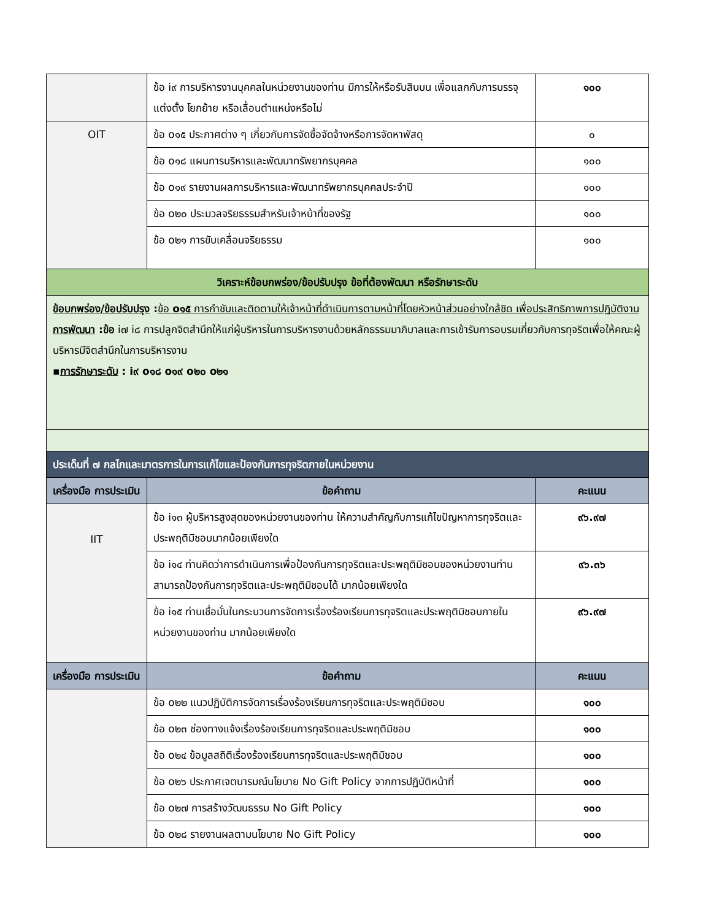| | ข้อ i๙ การบริหารงานบุคคลในหน่วยงานของท่าน มีการให้หรือรับสินบน เพื่อแลกกับการบรรจุ แต่งตั้ง โยกย้าย หรือเลื่อนตำแหน่งหรือไม่ | ๑๐๐ |
| OIT | ข้อ o๑๕ ประกาศต่าง ๆ เกี่ยวกับการจัดซื้อจัดจ้างหรือการจัดหาพัสดุ | ๐ |
| | ข้อ o๑๘ แผนการบริหารและพัฒนาทรัพยากรบุคคล | ๑๐๐ |
| | ข้อ o๑๙ รายงานผลการบริหารและพัฒนาทรัพยากรบุคคลประจำปี | ๑๐๐ |
| | ข้อ o๒๐ ประมวลจริยธรรมสำหรับเจ้าหน้าที่ของรัฐ | ๑๐๐ |
| | ข้อ o๒๑ การขับเคลื่อนจริยธรรม | ๑๐๐ |
| วิเคราะห์ข้อบกพร่อง/ข้อปรับปรุง ข้อที่ต้องพัฒนา หรือรักษาระดับ | | |
| ข้อบกพร่อง/ข้อปรับปรุง : ข้อ o๑๕ การกำชับและติดตามให้เจ้าหน้าที่ดำเนินการตามหน้าที่โดยหัวหน้าส่วนอย่างใกล้ชิด เพื่อประสิทธิภาพการปฏิบัติงาน การพัฒนา :ข้อ i๗ i๘ การปลูกจิตสำนึกให้แก่ผู้บริหารในการบริหารงานด้วยหลักธรรมมาภิบาลและการเข้ารับการอบรมเกี่ยวกับการทุจริตเพื่อให้คณะผู้บริหารมีจิตสำนึกในการบริหารงาน ▪ การรักษาระดับ : i๙ o๑๘ o๑๙ o๒๐ o๒๑ | | |
| ประเด็นที่ ๗ กลไกและมาตรการในการแก้ไขและป้องกันการทุจริตภายในหน่วยงาน | | |
| เครื่องมือ การประเมิน | ข้อคำถาม | คะแนน |
| IIT | ข้อ i๑๓ ผู้บริหารสูงสุดของหน่วยงานของท่าน ให้ความสำคัญกับการแก้ไขปัญหาการทุจริตและประพฤติมิชอบมากน้อยเพียงใด | ๙๖.๙๗ |
| | ข้อ i๑๔ ท่านคิดว่าการดำเนินการเพื่อป้องกันการทุจริตและประพฤติมิชอบของหน่วยงานท่าน สามารถป้องกันการทุจริตและประพฤติมิชอบได้ มากน้อยเพียงใด | ๙๖.๓๖ |
| | ข้อ i๑๕ ท่านเชื่อมั่นในกระบวนการจัดการเรื่องร้องเรียนการทุจริตและประพฤติมิชอบภายในหน่วยงานของท่าน มากน้อยเพียงใด | ๙๖.๙๗ |
| เครื่องมือ การประเมิน | ข้อคำถาม | คะแนน |
| | ข้อ o๒๒ แนวปฏิบัติการจัดการเรื่องร้องเรียนการทุจริตและประพฤติมิชอบ | ๑๐๐ |
| | ข้อ o๒๓ ช่องทางแจ้งเรื่องร้องเรียนการทุจริตและประพฤติมิชอบ | ๑๐๐ |
| | ข้อ o๒๔ ข้อมูลสถิติเรื่องร้องเรียนการทุจริตและประพฤติมิชอบ | ๑๐๐ |
| | ข้อ o๒๖ ประกาศเจตนารมณ์นโยบาย No Gift Policy จากการปฏิบัติหน้าที่ | ๑๐๐ |
| | ข้อ o๒๗ การสร้างวัฒนธรรม No Gift Policy | ๑๐๐ |
| | ข้อ o๒๘ รายงานผลตามนโยบาย No Gift Policy | ๑๐๐ |